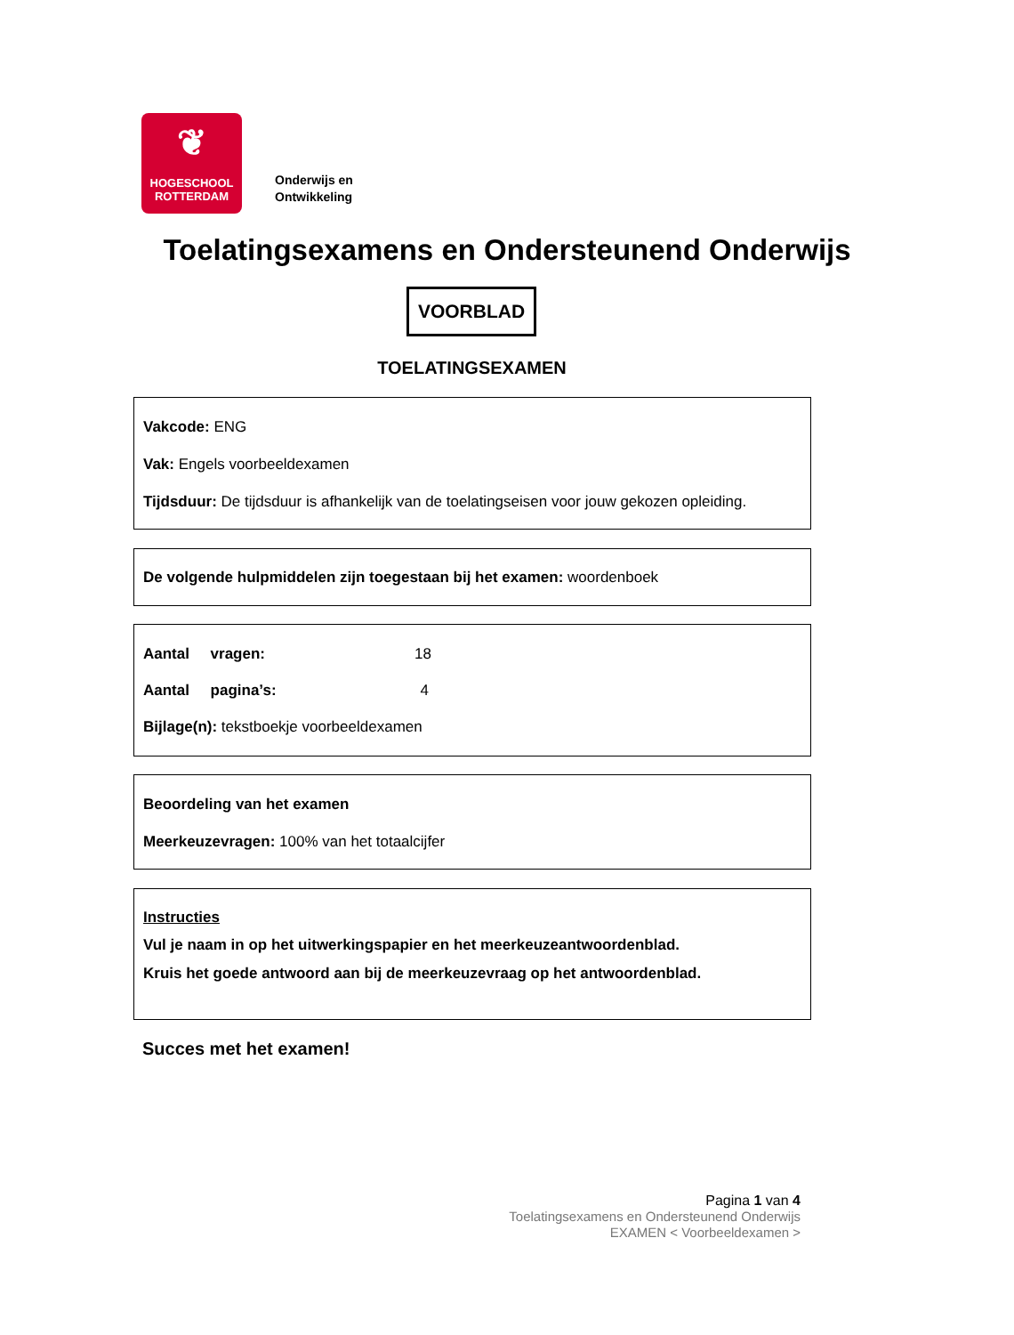❦
HOGESCHOOL
ROTTERDAM
Onderwijs en
Ontwikkeling
Toelatingsexamens en Ondersteunend Onderwijs
VOORBLAD
TOELATINGSEXAMEN
Vakcode: ENG
Vak: Engels voorbeeldexamen
Tijdsduur: De tijdsduur is afhankelijk van de toelatingseisen voor jouw gekozen opleiding.
De volgende hulpmiddelen zijn toegestaan bij het examen: woordenboek
Aantal vragen: 18
Aantal pagina’s: 4
Bijlage(n): tekstboekje voorbeeldexamen
Beoordeling van het examen
Meerkeuzevragen: 100% van het totaalcijfer
Instructies
Vul je naam in op het uitwerkingspapier en het meerkeuzeantwoordenblad.
Kruis het goede antwoord aan bij de meerkeuzevraag op het antwoordenblad.
Succes met het examen!
Pagina 1 van 4
Toelatingsexamens en Ondersteunend Onderwijs
EXAMEN < Voorbeeldexamen >